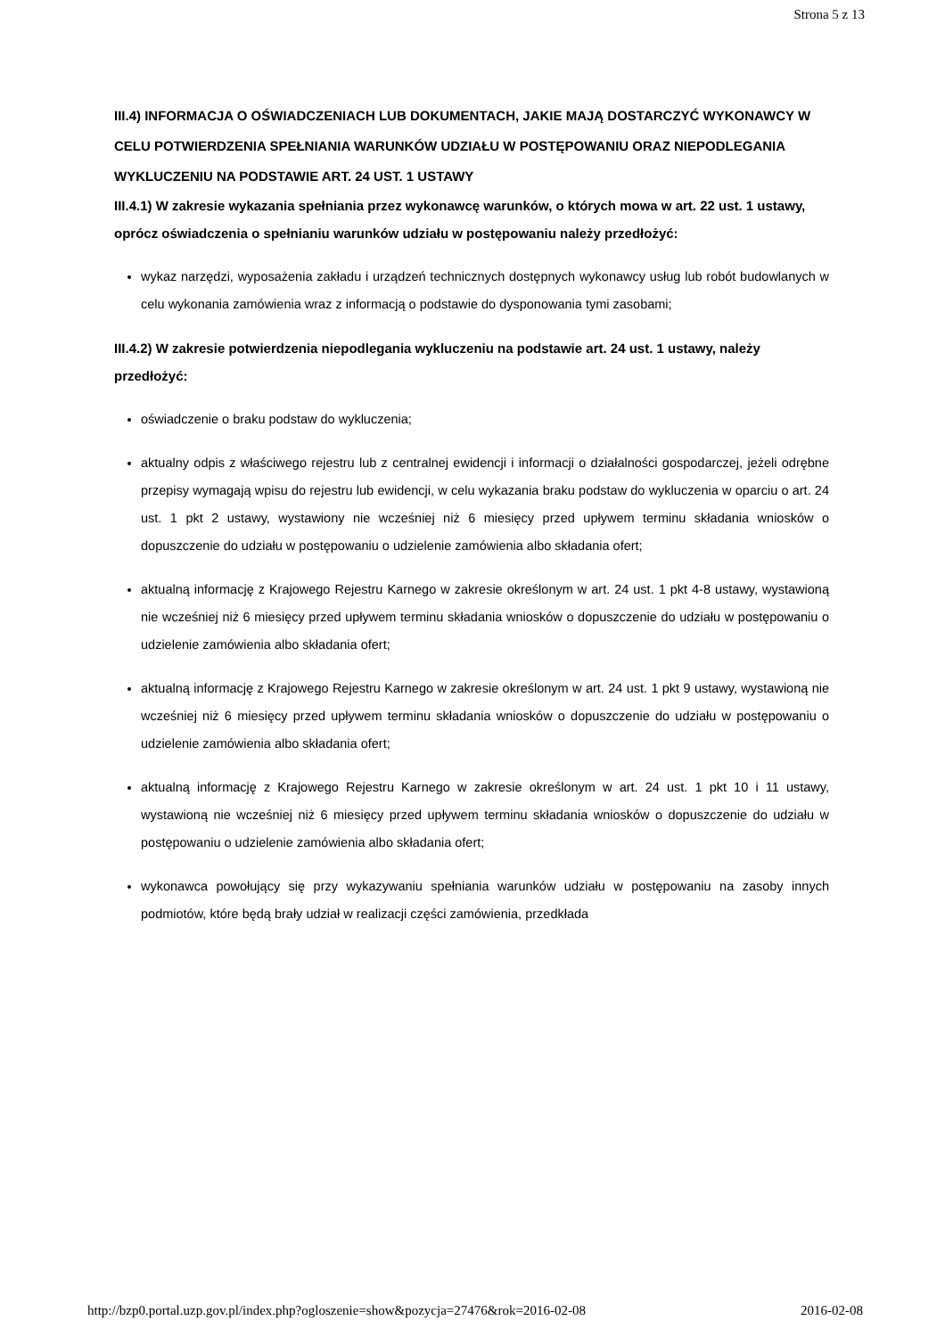Strona 5 z 13
III.4) INFORMACJA O OŚWIADCZENIACH LUB DOKUMENTACH, JAKIE MAJĄ DOSTARCZYĆ WYKONAWCY W CELU POTWIERDZENIA SPEŁNIANIA WARUNKÓW UDZIAŁU W POSTĘPOWANIU ORAZ NIEPODLEGANIA WYKLUCZENIU NA PODSTAWIE ART. 24 UST. 1 USTAWY
III.4.1) W zakresie wykazania spełniania przez wykonawcę warunków, o których mowa w art. 22 ust. 1 ustawy, oprócz oświadczenia o spełnianiu warunków udziału w postępowaniu należy przedłożyć:
wykaz narzędzi, wyposażenia zakładu i urządzeń technicznych dostępnych wykonawcy usług lub robót budowlanych w celu wykonania zamówienia wraz z informacją o podstawie do dysponowania tymi zasobami;
III.4.2) W zakresie potwierdzenia niepodlegania wykluczeniu na podstawie art. 24 ust. 1 ustawy, należy przedłożyć:
oświadczenie o braku podstaw do wykluczenia;
aktualny odpis z właściwego rejestru lub z centralnej ewidencji i informacji o działalności gospodarczej, jeżeli odrębne przepisy wymagają wpisu do rejestru lub ewidencji, w celu wykazania braku podstaw do wykluczenia w oparciu o art. 24 ust. 1 pkt 2 ustawy, wystawiony nie wcześniej niż 6 miesięcy przed upływem terminu składania wniosków o dopuszczenie do udziału w postępowaniu o udzielenie zamówienia albo składania ofert;
aktualną informację z Krajowego Rejestru Karnego w zakresie określonym w art. 24 ust. 1 pkt 4-8 ustawy, wystawioną nie wcześniej niż 6 miesięcy przed upływem terminu składania wniosków o dopuszczenie do udziału w postępowaniu o udzielenie zamówienia albo składania ofert;
aktualną informację z Krajowego Rejestru Karnego w zakresie określonym w art. 24 ust. 1 pkt 9 ustawy, wystawioną nie wcześniej niż 6 miesięcy przed upływem terminu składania wniosków o dopuszczenie do udziału w postępowaniu o udzielenie zamówienia albo składania ofert;
aktualną informację z Krajowego Rejestru Karnego w zakresie określonym w art. 24 ust. 1 pkt 10 i 11 ustawy, wystawioną nie wcześniej niż 6 miesięcy przed upływem terminu składania wniosków o dopuszczenie do udziału w postępowaniu o udzielenie zamówienia albo składania ofert;
wykonawca powołujący się przy wykazywaniu spełniania warunków udziału w postępowaniu na zasoby innych podmiotów, które będą brały udział w realizacji części zamówienia, przedkłada
http://bzp0.portal.uzp.gov.pl/index.php?ogloszenie=show&pozycja=27476&rok=2016-02-08 2016-02-08